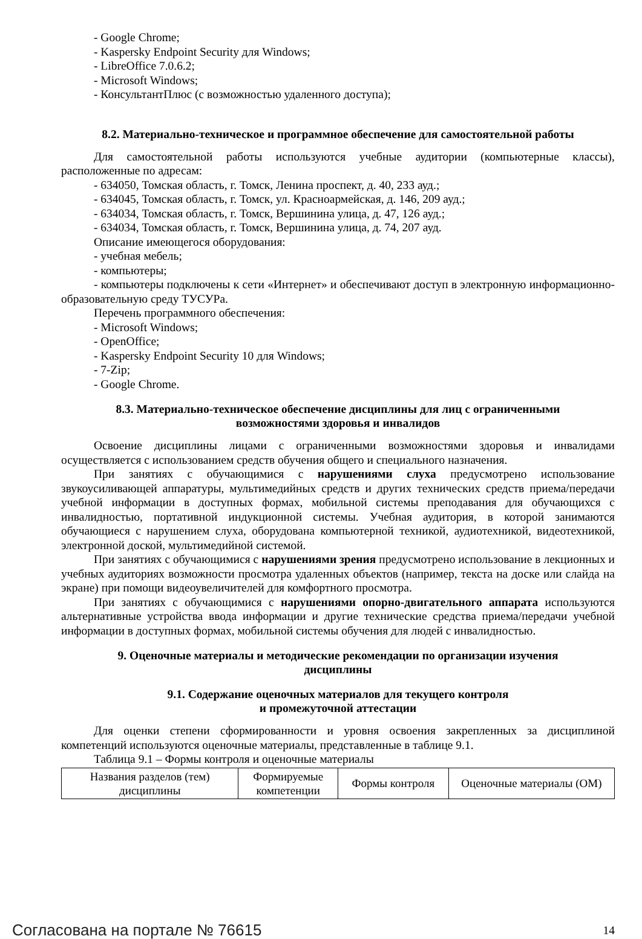- Google Chrome;
- Kaspersky Endpoint Security для Windows;
- LibreOffice 7.0.6.2;
- Microsoft Windows;
- КонсультантПлюс (с возможностью удаленного доступа);
8.2. Материально-техническое и программное обеспечение для самостоятельной работы
Для самостоятельной работы используются учебные аудитории (компьютерные классы), расположенные по адресам:
- 634050, Томская область, г. Томск, Ленина проспект, д. 40, 233 ауд.;
- 634045, Томская область, г. Томск, ул. Красноармейская, д. 146, 209 ауд.;
- 634034, Томская область, г. Томск, Вершинина улица, д. 47, 126 ауд.;
- 634034, Томская область, г. Томск, Вершинина улица, д. 74, 207 ауд.
Описание имеющегося оборудования:
- учебная мебель;
- компьютеры;
- компьютеры подключены к сети «Интернет» и обеспечивают доступ в электронную информационно-образовательную среду ТУСУРа.
Перечень программного обеспечения:
- Microsoft Windows;
- OpenOffice;
- Kaspersky Endpoint Security 10 для Windows;
- 7-Zip;
- Google Chrome.
8.3. Материально-техническое обеспечение дисциплины для лиц с ограниченными
возможностями здоровья и инвалидов
Освоение дисциплины лицами с ограниченными возможностями здоровья и инвалидами осуществляется с использованием средств обучения общего и специального назначения.
При занятиях с обучающимися с нарушениями слуха предусмотрено использование звукоусиливающей аппаратуры, мультимедийных средств и других технических средств приема/передачи учебной информации в доступных формах, мобильной системы преподавания для обучающихся с инвалидностью, портативной индукционной системы. Учебная аудитория, в которой занимаются обучающиеся с нарушением слуха, оборудована компьютерной техникой, аудиотехникой, видеотехникой, электронной доской, мультимедийной системой.
При занятиях с обучающимися с нарушениями зрения предусмотрено использование в лекционных и учебных аудиториях возможности просмотра удаленных объектов (например, текста на доске или слайда на экране) при помощи видеоувеличителей для комфортного просмотра.
При занятиях с обучающимися с нарушениями опорно-двигательного аппарата используются альтернативные устройства ввода информации и другие технические средства приема/передачи учебной информации в доступных формах, мобильной системы обучения для людей с инвалидностью.
9. Оценочные материалы и методические рекомендации по организации изучения
дисциплины
9.1. Содержание оценочных материалов для текущего контроля
и промежуточной аттестации
Для оценки степени сформированности и уровня освоения закрепленных за дисциплиной компетенций используются оценочные материалы, представленные в таблице 9.1.
Таблица 9.1 – Формы контроля и оценочные материалы
| Названия разделов (тем) дисциплины | Формируемые компетенции | Формы контроля | Оценочные материалы (ОМ) |
Согласована на портале № 76615 14